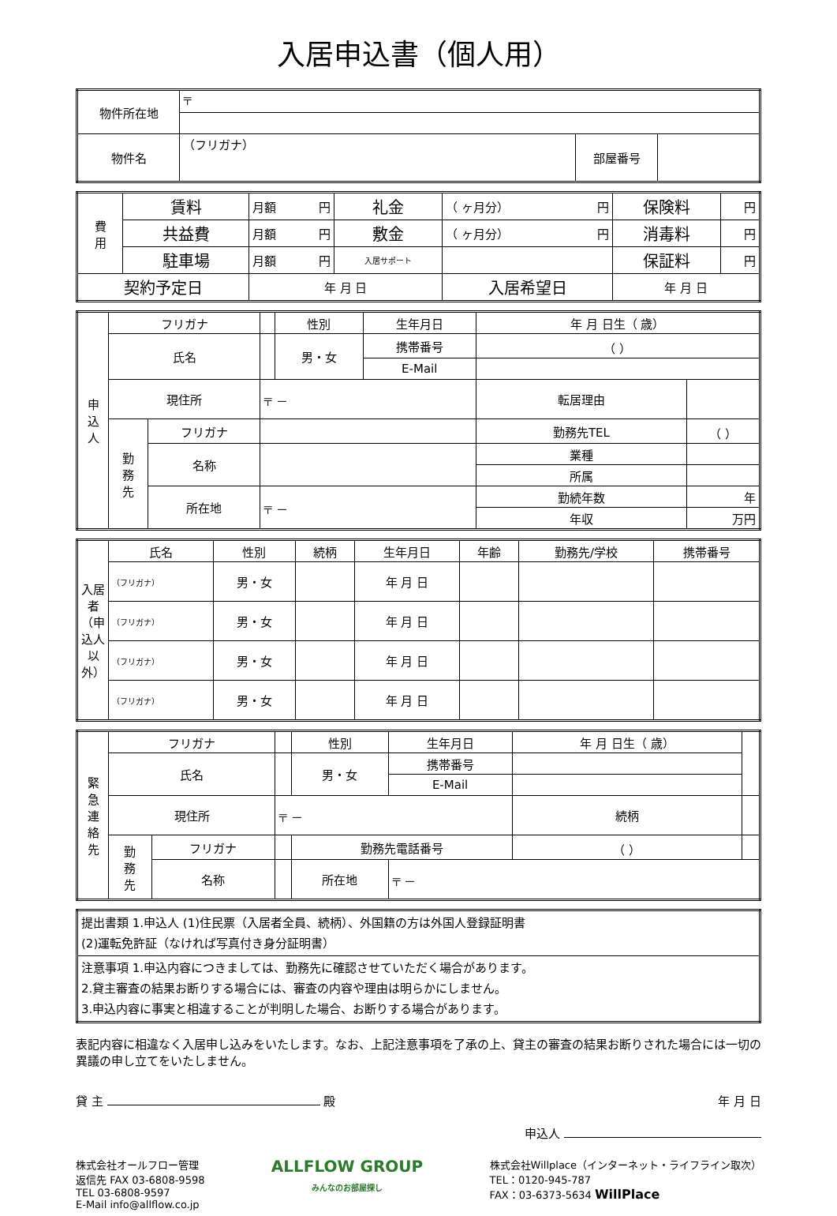入居申込書（個人用）
| 物件所在地 | 〒 | | |
| 物件名 | （フリガナ） | 部屋番号 | |
| 費 用 | 賃料 | 月額 円 | 礼金 | （ ヶ月分） 円 | 保険料 | 円 |
| | 共益費 | 月額 円 | 敷金 | （ ヶ月分） 円 | 消毒料 | 円 |
| | 駐車場 | 月額 円 | 入居サポート | | 保証料 | 円 |
| 契約予定日 | | 年 月 日 | | 入居希望日 | 年 月 日 | |
| 申 込 人 | フリガナ | | | 性別 | 生年月日 | 年 月 日生（ 歳） | |
| | 氏名 | | | 男・女 | 携帯番号 | （ ） | |
| | | | | | E-Mail | | |
| | 現住所 | | 〒 － | | | 転居理由 | |
| | 勤 務 先 | フリガナ | | | | 勤務先TEL | （ ） |
| | | 名称 | | | | 業種 | |
| | | | | | | 所属 | |
| | | 所在地 | 〒 － | | | 勤続年数 | 年 |
| | | | | | | 年収 | 万円 |
| 入居者（申込人以外） | 氏名 | 性別 | 続柄 | 生年月日 | 年齢 | 勤務先/学校 | 携帯番号 |
| --- | --- | --- | --- | --- | --- | --- | --- |
| | （フリガナ） | 男・女 | | 年 月 日 | | | |
| | （フリガナ） | 男・女 | | 年 月 日 | | | |
| | （フリガナ） | 男・女 | | 年 月 日 | | | |
| | （フリガナ） | 男・女 | | 年 月 日 | | | |
| 緊 急 連 絡 先 | フリガナ | | | 性別 | 生年月日 | 年 月 日生（ 歳） | | |
| | 氏名 | | | 男・女 | 携帯番号 | | | |
| | | | | | E-Mail | | | |
| | 現住所 | | 〒 － | | | | 続柄 | |
| | 勤 務 先 | フリガナ | | 勤務先電話番号 | | （ ） | | |
| | | 名称 | | 所在地 | 〒 － | | | |
| 提出書類 1.申込人 (1)住民票（入居者全員、続柄）、外国籍の方は外国人登録証明書 (2)運転免許証（なければ写真付き身分証明書） |
| 注意事項 1.申込内容につきましては、勤務先に確認させていただく場合があります。 2.貸主審査の結果お断りする場合には、審査の内容や理由は明らかにしません。 3.申込内容に事実と相違することが判明した場合、お断りする場合があります。 |
表記内容に相違なく入居申し込みをいたします。なお、上記注意事項を了承の上、貸主の審査の結果お断りされた場合には一切の異議の申し立てをいたしません。
貸 主 殿 年 月 日
申込人
株式会社オールフロー管理
返信先 FAX 03-6808-9598
TEL 03-6808-9597
E-Mail info@allflow.co.jp
ALLFLOW GROUP
みんなのお部屋探し
株式会社Willplace（インターネット・ライフライン取次）
TEL：0120-945-787
FAX：03-6373-5634 WillPlace